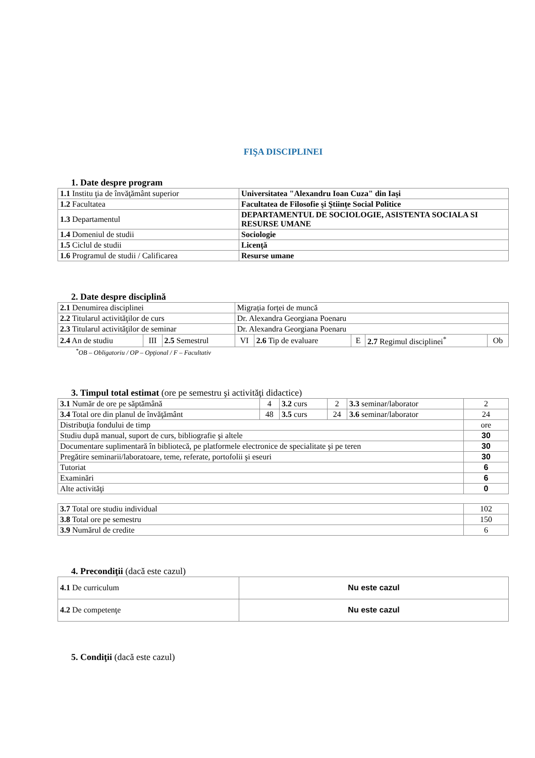FIŞA DISCIPLINEI
1. Date despre program
| 1.1 Institu ţia de învăţământ superior | Universitatea "Alexandru Ioan Cuza" din Iaşi |
| 1.2 Facultatea | Facultatea de Filosofie şi Ştiinţe Social Politice |
| 1.3 Departamentul | DEPARTAMENTUL DE SOCIOLOGIE, ASISTENTA SOCIALA SI RESURSE UMANE |
| 1.4 Domeniul de studii | Sociologie |
| 1.5 Ciclul de studii | Licenţă |
| 1.6 Programul de studii / Calificarea | Resurse umane |
2. Date despre disciplină
| 2.1 Denumirea disciplinei | | | Migrația forței de muncă | | | | |
| 2.2 Titularul activităţilor de curs | | | Dr. Alexandra Georgiana Poenaru | | | | |
| 2.3 Titularul activităţilor de seminar | | | Dr. Alexandra Georgiana Poenaru | | | | |
| 2.4 An de studiu | III | 2.5 Semestrul | VI | 2.6 Tip de evaluare | E | 2.7 Regimul disciplinei<sup>*</sup> | Ob |
<sup>*</sup> OB – Obligatoriu / OP – Opţional / F – Facultativ
3. Timpul total estimat (ore pe semestru şi activităţi didactice)
| 3.1 Număr de ore pe săptămână | 4 | 3.2 curs | 2 | 3.3 seminar/laborator | 2 |
| 3.4 Total ore din planul de învăţământ | 48 | 3.5 curs | 24 | 3.6 seminar/laborator | 24 |
| Distribuţia fondului de timp | | | | | ore |
| Studiu după manual, suport de curs, bibliografie şi altele | | | | | 30 |
| Documentare suplimentară în bibliotecă, pe platformele electronice de specialitate şi pe teren | | | | | 30 |
| Pregătire seminarii/laboratoare, teme, referate, portofolii şi eseuri | | | | | 30 |
| Tutoriat | | | | | 6 |
| Examinări | | | | | 6 |
| Alte activităţi | | | | | 0 |
| 3.7 Total ore studiu individual | 102 |
| 3.8 Total ore pe semestru | 150 |
| 3.9 Numărul de credite | 6 |
4. Precondiţii (dacă este cazul)
| 4.1 De curriculum | Nu este cazul |
| 4.2 De competenţe | Nu este cazul |
5. Condiţii (dacă este cazul)